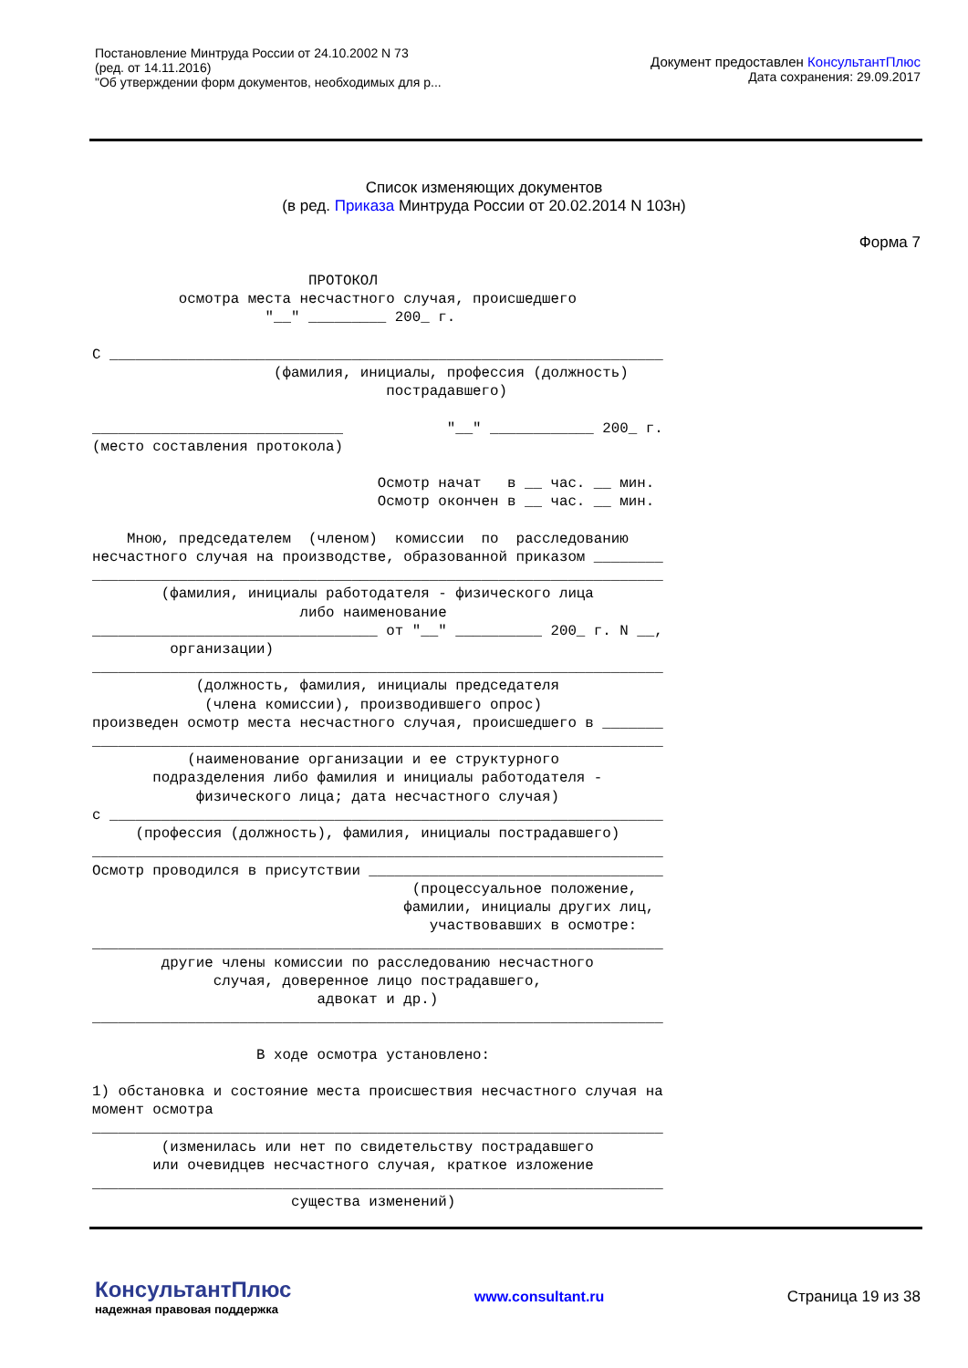Постановление Минтруда России от 24.10.2002 N 73
(ред. от 14.11.2016)
"Об утверждении форм документов, необходимых для р...
Документ предоставлен КонсультантПлюс
Дата сохранения: 29.09.2017
Список изменяющих документов
(в ред. Приказа Минтруда России от 20.02.2014 N 103н)
Форма 7
                         ПРОТОКОЛ
          осмотра места несчастного случая, происшедшего
                    "__" _________ 200_ г.

С ________________________________________________________________
                     (фамилия, инициалы, профессия (должность)
                                  пострадавшего)

_____________________________            "__" ____________ 200_ г.
(место составления протокола)

                                 Осмотр начат   в __ час. __ мин.
                                 Осмотр окончен в __ час. __ мин.

    Мною, председателем  (членом)  комиссии  по  расследованию
несчастного случая на производстве, образованной приказом ________
__________________________________________________________________
        (фамилия, инициалы работодателя - физического лица
                        либо наименование
_________________________________ от "__" __________ 200_ г. N __,
         организации)
__________________________________________________________________
            (должность, фамилия, инициалы председателя
             (члена комиссии), производившего опрос)
произведен осмотр места несчастного случая, происшедшего в _______
__________________________________________________________________
           (наименование организации и ее структурного
       подразделения либо фамилия и инициалы работодателя -
            физического лица; дата несчастного случая)
с ________________________________________________________________
     (профессия (должность), фамилия, инициалы пострадавшего)
__________________________________________________________________
Осмотр проводился в присутствии __________________________________
                                     (процессуальное положение,
                                    фамилии, инициалы других лиц,
                                       участвовавших в осмотре:
__________________________________________________________________
        другие члены комиссии по расследованию несчастного
              случая, доверенное лицо пострадавшего,
                          адвокат и др.)
__________________________________________________________________

                   В ходе осмотра установлено:

1) обстановка и состояние места происшествия несчастного случая на
момент осмотра
__________________________________________________________________
        (изменилась или нет по свидетельству пострадавшего
       или очевидцев несчастного случая, краткое изложение
__________________________________________________________________
                       существа изменений)
КонсультантПлюс
надежная правовая поддержка
www.consultant.ru Страница 19 из 38